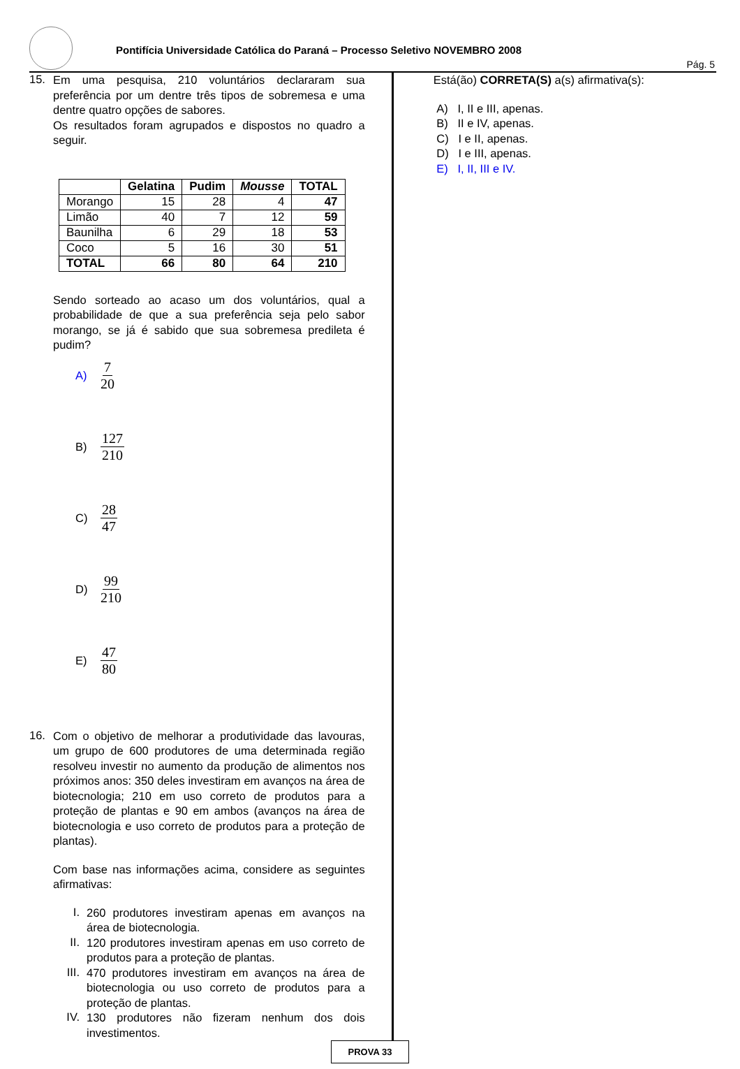Pontifícia Universidade Católica do Paraná – Processo Seletivo NOVEMBRO 2008
Pág. 5
15.
Em uma pesquisa, 210 voluntários declararam sua preferência por um dentre três tipos de sobremesa e uma dentre quatro opções de sabores.
Os resultados foram agrupados e dispostos no quadro a seguir.
| | Gelatina | Pudim | Mousse | TOTAL |
| --- | --- | --- | --- | --- |
| Morango | 15 | 28 | 4 | 47 |
| Limão | 40 | 7 | 12 | 59 |
| Baunilha | 6 | 29 | 18 | 53 |
| Coco | 5 | 16 | 30 | 51 |
| TOTAL | 66 | 80 | 64 | 210 |
Sendo sorteado ao acaso um dos voluntários, qual a probabilidade de que a sua preferência seja pelo sabor morango, se já é sabido que sua sobremesa predileta é pudim?
A) 7 20
B) 127 210
C) 28 47
D) 99 210
E) 47 80
16.
Com o objetivo de melhorar a produtividade das lavouras, um grupo de 600 produtores de uma determinada região resolveu investir no aumento da produção de alimentos nos próximos anos: 350 deles investiram em avanços na área de biotecnologia; 210 em uso correto de produtos para a proteção de plantas e 90 em ambos (avanços na área de biotecnologia e uso correto de produtos para a proteção de plantas).
Com base nas informações acima, considere as seguintes afirmativas:
I.
260 produtores investiram apenas em avanços na área de biotecnologia.
II.
120 produtores investiram apenas em uso correto de produtos para a proteção de plantas.
III.
470 produtores investiram em avanços na área de biotecnologia ou uso correto de produtos para a proteção de plantas.
IV.
130 produtores não fizeram nenhum dos dois investimentos.
Está(ão) CORRETA(S) a(s) afirmativa(s):
A) I, II e III, apenas.
B) II e IV, apenas.
C) I e II, apenas.
D) I e III, apenas.
E) I, II, III e IV.
PROVA 33